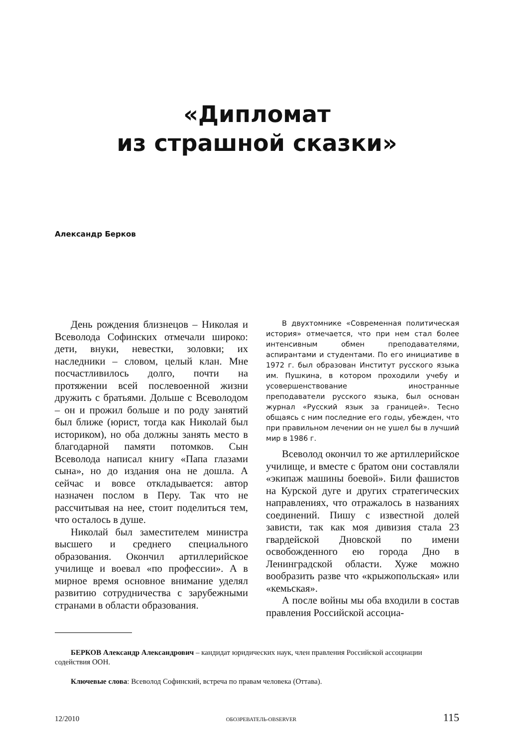«Дипломат
из страшной сказки»
Александр Берков
День рождения близнецов – Николая и Всеволода Софинских отмечали широко: дети, внуки, невестки, золовки; их наследники – словом, целый клан. Мне посчастливилось долго, почти на протяжении всей послевоенной жизни дружить с братьями. Дольше с Всеволодом – он и прожил больше и по роду занятий был ближе (юрист, тогда как Николай был историком), но оба должны занять место в благодарной памяти потомков. Сын Всеволода написал книгу «Папа глазами сына», но до издания она не дошла. А сейчас и вовсе откладывается: автор назначен послом в Перу. Так что не рассчитывая на нее, стоит поделиться тем, что осталось в душе.
Николай был заместителем министра высшего и среднего специального образования. Окончил артиллерийское училище и воевал «по профессии». А в мирное время основное внимание уделял развитию сотрудничества с зарубежными странами в области образования.
В двухтомнике «Современная политическая история» отмечается, что при нем стал более интенсивным обмен преподавателями, аспирантами и студентами. По его инициативе в 1972 г. был образован Институт русского языка им. Пушкина, в котором проходили учебу и усовершенствование иностранные преподаватели русского языка, был основан журнал «Русский язык за границей». Тесно общаясь с ним последние его годы, убежден, что при правильном лечении он не ушел бы в лучший мир в 1986 г.
Всеволод окончил то же артиллерийское училище, и вместе с братом они составляли «экипаж машины боевой». Били фашистов на Курской дуге и других стратегических направлениях, что отражалось в названиях соединений. Пишу с известной долей зависти, так как моя дивизия стала 23 гвардейской Дновской по имени освобожденного ею города Дно в Ленинградской области. Хуже можно вообразить разве что «крыжопольская» или «кемьская».
А после войны мы оба входили в состав правления Российской ассоциа-
БЕРКОВ Александр Александрович – кандидат юридических наук, член правления Российской ассоциации содействия ООН.
Ключевые слова: Всеволод Софинский, встреча по правам человека (Оттава).
12/2010 ОБОЗРЕВАТЕЛЬ-OBSERVER 115